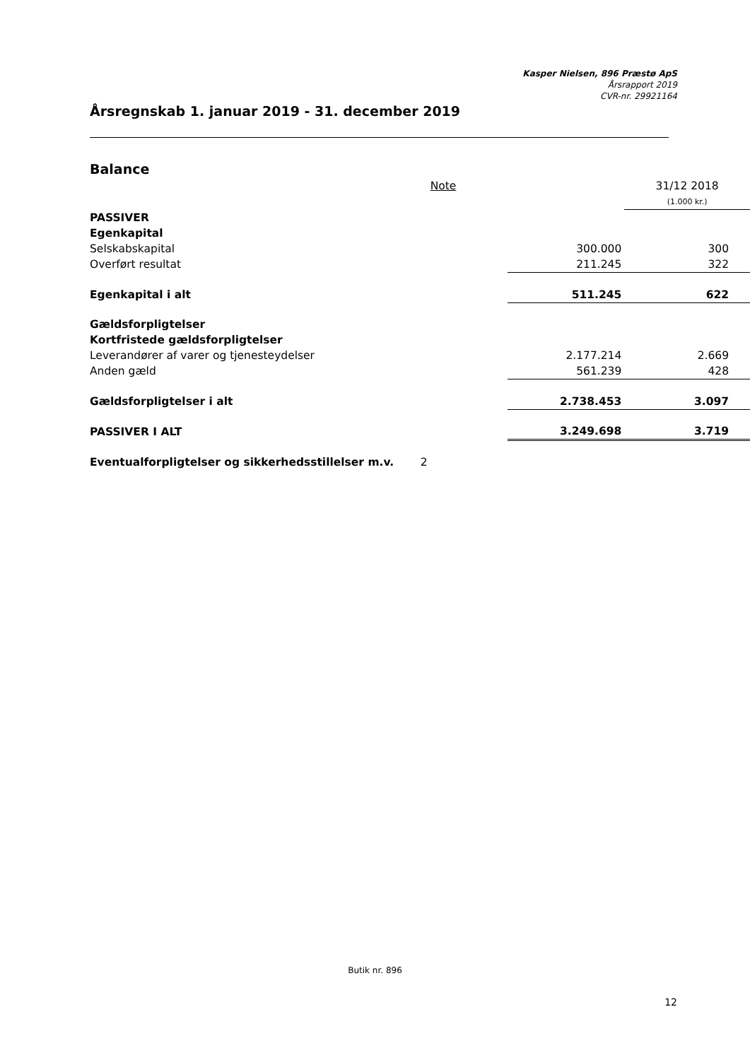Kasper Nielsen, 896 Præstø ApS
Årsrapport 2019
CVR-nr. 29921164
Årsregnskab 1. januar 2019 - 31. december 2019
Balance
| | Note | | 31/12 2018 |
| --- | --- | --- | --- |
| | | | (1.000 kr.) |
| PASSIVER | | | |
| Egenkapital | | | |
| Selskabskapital | | 300.000 | 300 |
| Overført resultat | | 211.245 | 322 |
| Egenkapital i alt | | 511.245 | 622 |
| Gældsforpligtelser | | | |
| Kortfristede gældsforpligtelser | | | |
| Leverandører af varer og tjenesteydelser | | 2.177.214 | 2.669 |
| Anden gæld | | 561.239 | 428 |
| Gældsforpligtelser i alt | | 2.738.453 | 3.097 |
| PASSIVER I ALT | | 3.249.698 | 3.719 |
| Eventualforpligtelser og sikkerhedsstillelser m.v. | 2 | | |
Butik nr. 896
12